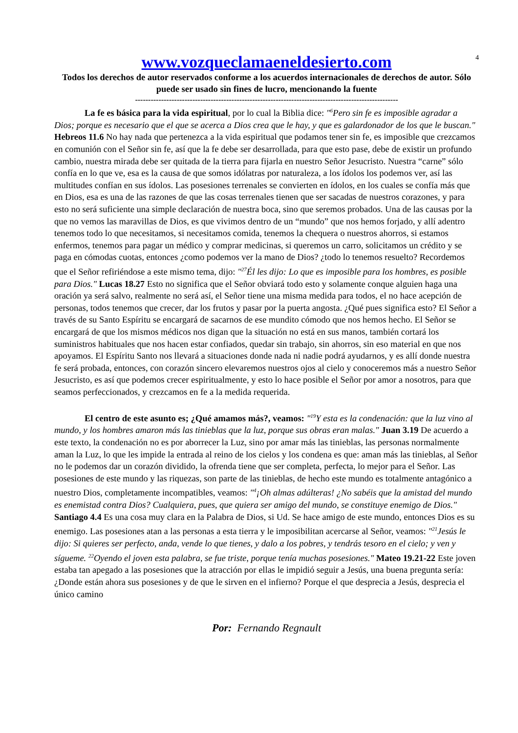4
www.vozqueclamaeneldesierto.com
Todos los derechos de autor reservados conforme a los acuerdos internacionales de derechos de autor. Sólo puede ser usado sin fines de lucro, mencionando la fuente
-----------------------------------------------------------------------------------------------------
La fe es básica para la vida espiritual, por lo cual la Biblia dice: "<sup>6</sup>Pero sin fe es imposible agradar a Dios; porque es necesario que el que se acerca a Dios crea que le hay, y que es galardonador de los que le buscan." Hebreos 11.6 No hay nada que pertenezca a la vida espiritual que podamos tener sin fe, es imposible que crezcamos en comunión con el Señor sin fe, así que la fe debe ser desarrollada, para que esto pase, debe de existir un profundo cambio, nuestra mirada debe ser quitada de la tierra para fijarla en nuestro Señor Jesucristo. Nuestra “carne” sólo confía en lo que ve, esa es la causa de que somos idólatras por naturaleza, a los ídolos los podemos ver, así las multitudes confían en sus ídolos. Las posesiones terrenales se convierten en ídolos, en los cuales se confía más que en Dios, esa es una de las razones de que las cosas terrenales tienen que ser sacadas de nuestros corazones, y para esto no será suficiente una simple declaración de nuestra boca, sino que seremos probados. Una de las causas por la que no vemos las maravillas de Dios, es que vivimos dentro de un “mundo” que nos hemos forjado, y allí adentro tenemos todo lo que necesitamos, si necesitamos comida, tenemos la chequera o nuestros ahorros, si estamos enfermos, tenemos para pagar un médico y comprar medicinas, si queremos un carro, solicitamos un crédito y se paga en cómodas cuotas, entonces ¿como podemos ver la mano de Dios? ¿todo lo tenemos resuelto? Recordemos que el Señor refiriéndose a este mismo tema, dijo: "<sup>27</sup>Él les dijo: Lo que es imposible para los hombres, es posible para Dios." Lucas 18.27 Esto no significa que el Señor obviará todo esto y solamente conque alguien haga una oración ya será salvo, realmente no será así, el Señor tiene una misma medida para todos, el no hace acepción de personas, todos tenemos que crecer, dar los frutos y pasar por la puerta angosta. ¿Qué pues significa esto? El Señor a través de su Santo Espíritu se encargará de sacarnos de ese mundito cómodo que nos hemos hecho. El Señor se encargará de que los mismos médicos nos digan que la situación no está en sus manos, también cortará los suministros habituales que nos hacen estar confiados, quedar sin trabajo, sin ahorros, sin eso material en que nos apoyamos. El Espíritu Santo nos llevará a situaciones donde nada ni nadie podrá ayudarnos, y es allí donde nuestra fe será probada, entonces, con corazón sincero elevaremos nuestros ojos al cielo y conoceremos más a nuestro Señor Jesucristo, es así que podemos crecer espiritualmente, y esto lo hace posible el Señor por amor a nosotros, para que seamos perfeccionados, y crezcamos en fe a la medida requerida.
El centro de este asunto es; ¿Qué amamos más?, veamos: "<sup>19</sup>Y esta es la condenación: que la luz vino al mundo, y los hombres amaron más las tinieblas que la luz, porque sus obras eran malas." Juan 3.19 De acuerdo a este texto, la condenación no es por aborrecer la Luz, sino por amar más las tinieblas, las personas normalmente aman la Luz, lo que les impide la entrada al reino de los cielos y los condena es que: aman más las tinieblas, al Señor no le podemos dar un corazón dividido, la ofrenda tiene que ser completa, perfecta, lo mejor para el Señor. Las posesiones de este mundo y las riquezas, son parte de las tinieblas, de hecho este mundo es totalmente antagónico a nuestro Dios, completamente incompatibles, veamos: "<sup>4</sup>¡Oh almas adúlteras! ¿No sabéis que la amistad del mundo es enemistad contra Dios? Cualquiera, pues, que quiera ser amigo del mundo, se constituye enemigo de Dios." Santiago 4.4 Es una cosa muy clara en la Palabra de Dios, si Ud. Se hace amigo de este mundo, entonces Dios es su enemigo. Las posesiones atan a las personas a esta tierra y le imposibilitan acercarse al Señor, veamos: "<sup>21</sup>Jesús le dijo: Si quieres ser perfecto, anda, vende lo que tienes, y dalo a los pobres, y tendrás tesoro en el cielo; y ven y sígueme. <sup>22</sup>Oyendo el joven esta palabra, se fue triste, porque tenía muchas posesiones." Mateo 19.21-22 Este joven estaba tan apegado a las posesiones que la atracción por ellas le impidió seguir a Jesús, una buena pregunta sería: ¿Donde están ahora sus posesiones y de que le sirven en el infierno? Porque el que desprecia a Jesús, desprecia el único camino
Por: Fernando Regnault